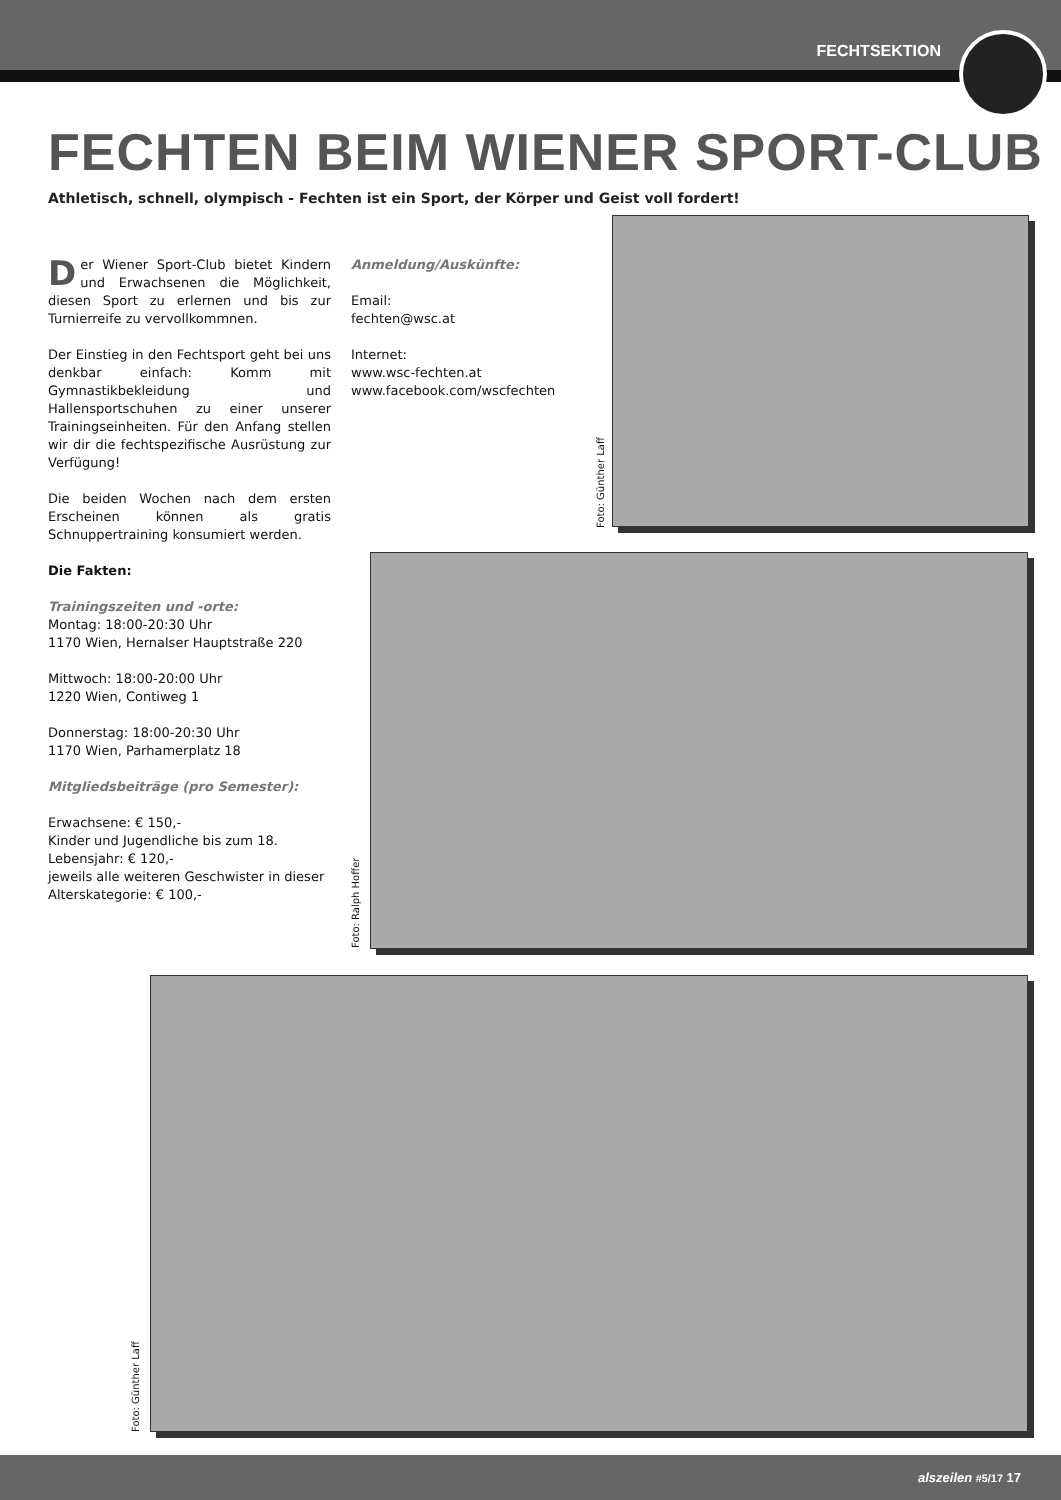FECHTSEKTION
FECHTEN BEIM WIENER SPORT-CLUB
Athletisch, schnell, olympisch - Fechten ist ein Sport, der Körper und Geist voll fordert!
Der Wiener Sport-Club bietet Kindern und Erwachsenen die Möglichkeit, diesen Sport zu erlernen und bis zur Turnierreife zu vervollkommnen.
Der Einstieg in den Fechtsport geht bei uns denkbar einfach: Komm mit Gymnastikbekleidung und Hallensportschuhen zu einer unserer Trainingseinheiten. Für den Anfang stellen wir dir die fechtspezifische Ausrüstung zur Verfügung!
Die beiden Wochen nach dem ersten Erscheinen können als gratis Schnuppertraining konsumiert werden.
Die Fakten:
Trainingszeiten und -orte:
Montag: 18:00-20:30 Uhr
1170 Wien, Hernalser Hauptstraße 220
Mittwoch: 18:00-20:00 Uhr
1220 Wien, Contiweg 1
Donnerstag: 18:00-20:30 Uhr
1170 Wien, Parhamerplatz 18
Mitgliedsbeiträge (pro Semester):
Erwachsene: € 150,-
Kinder und Jugendliche bis zum 18. Lebensjahr: € 120,-
jeweils alle weiteren Geschwister in dieser Alterskategorie: € 100,-
Anmeldung/Auskünfte:
Email:
fechten@wsc.at
Internet:
www.wsc-fechten.at
www.facebook.com/wscfechten
Foto: Günther Laff
Foto: Ralph Hoffer
Foto: Günther Laff
alszeilen #5/17 17